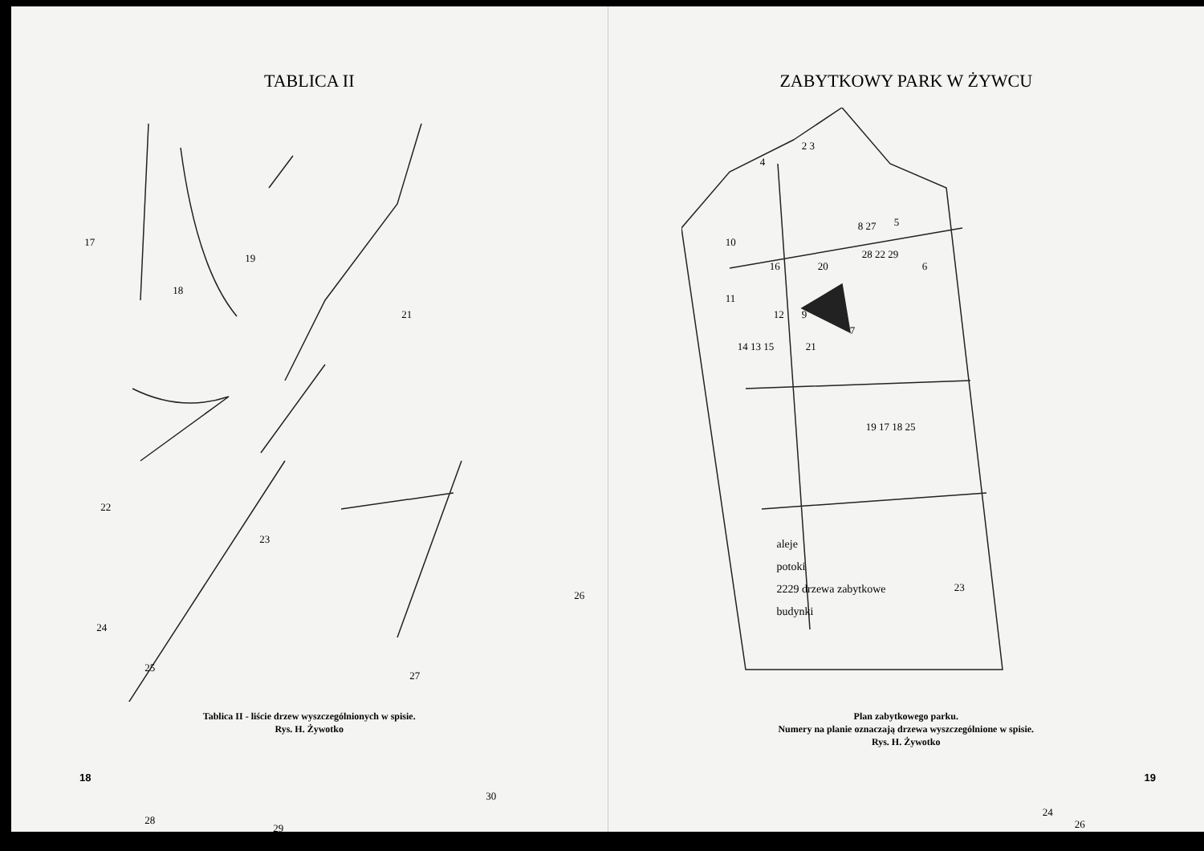TABLICA II
17
18
19
21
22
23
24
25
26
27
28
29
30
Tablica II - liście drzew wyszczególnionych w spisie.
Rys. H. Żywotko
18
ZABYTKOWY PARK W ŻYWCU
4
2 3
8 27 5
10
16 20
28 22 29
6
11
12 9
7
14 13 15 21
19 17 18 25
23
24
26
aleje
potoki
2229 drzewa zabytkowe
budynki
Plan zabytkowego parku.
Numery na planie oznaczają drzewa wyszczególnione w spisie.
Rys. H. Żywotko
19